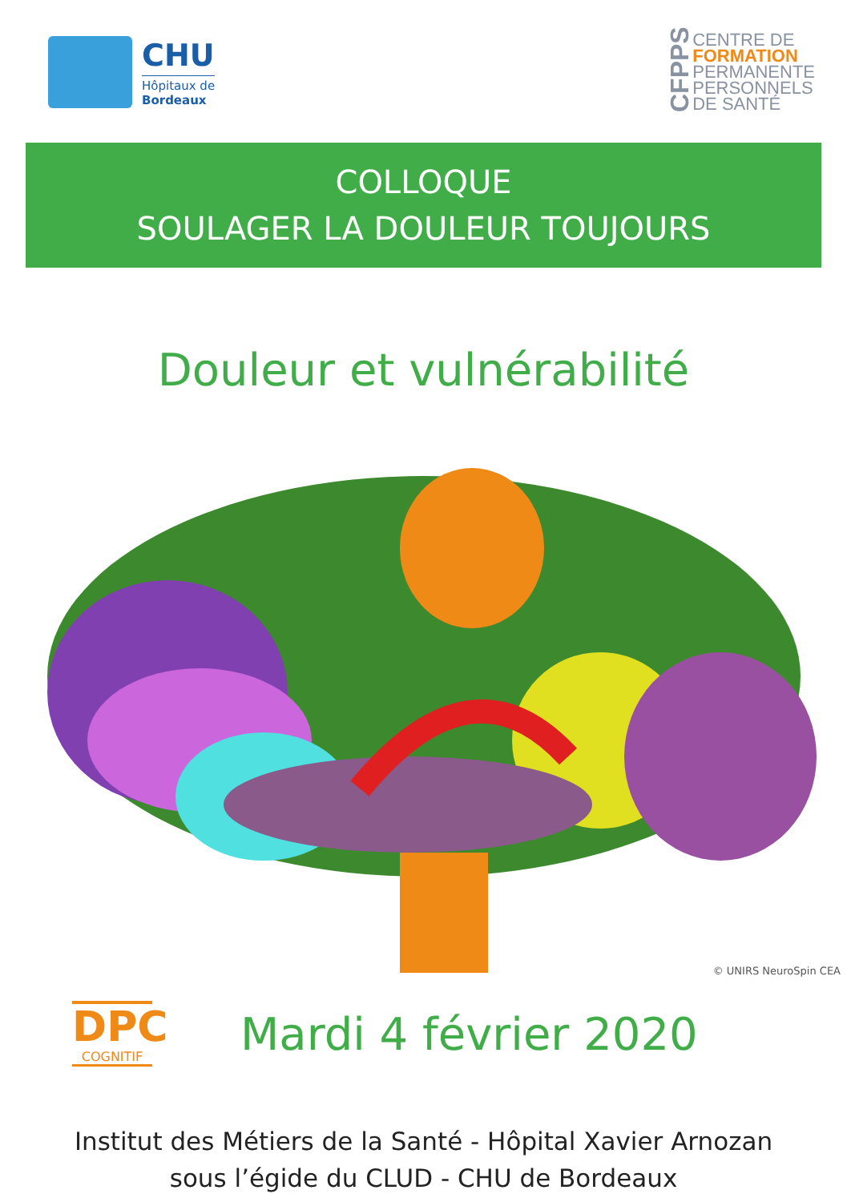CHU
Hôpitaux de
Bordeaux
CFPPS
CENTRE DE
FORMATION
PERMANENTE
PERSONNELS
DE SANTÉ
COLLOQUE
SOULAGER LA DOULEUR TOUJOURS
Douleur et vulnérabilité
© UNIRS NeuroSpin CEA
DPC
COGNITIF
Mardi 4 février 2020
Institut des Métiers de la Santé - Hôpital Xavier Arnozan
sous l’égide du CLUD - CHU de Bordeaux